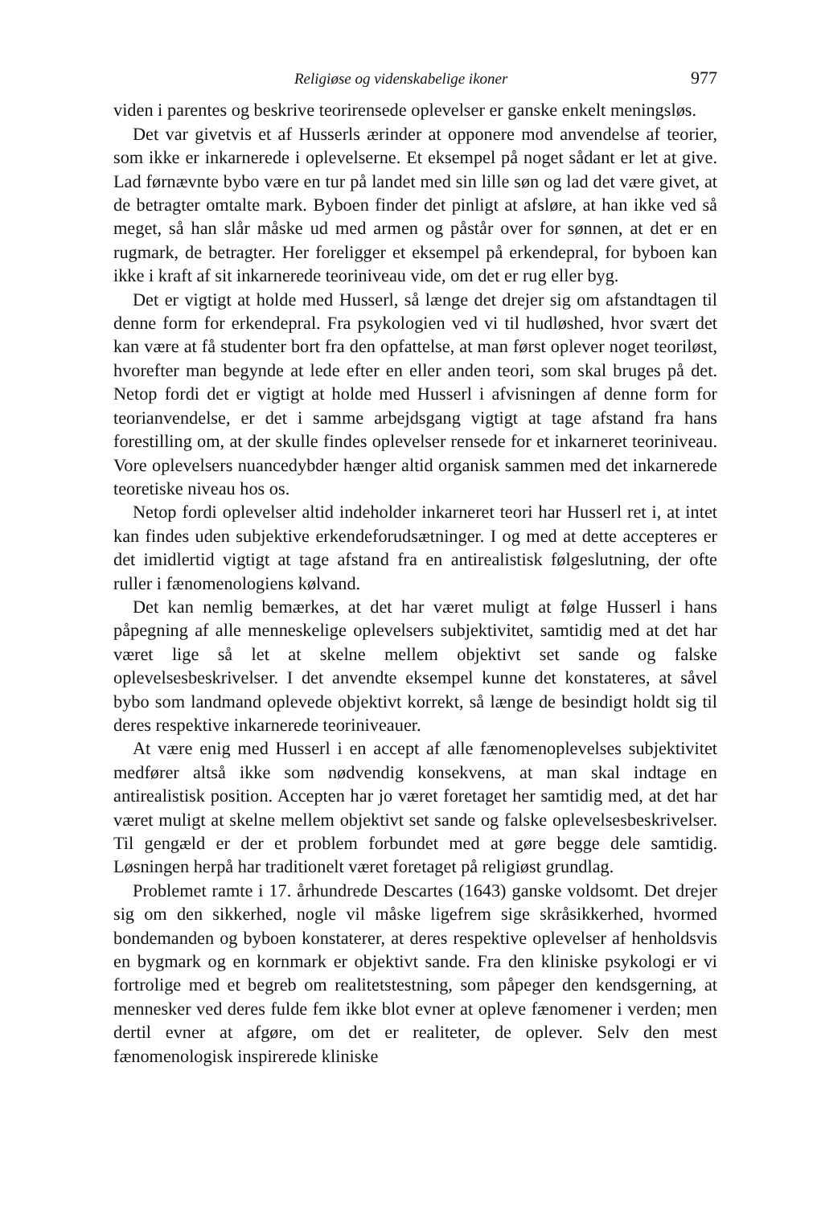Religiøse og videnskabelige ikoner 977
viden i parentes og beskrive teorirensede oplevelser er ganske enkelt meningsløs.
Det var givetvis et af Husserls ærinder at opponere mod anvendelse af teorier, som ikke er inkarnerede i oplevelserne. Et eksempel på noget sådant er let at give. Lad førnævnte bybo være en tur på landet med sin lille søn og lad det være givet, at de betragter omtalte mark. Byboen finder det pinligt at afsløre, at han ikke ved så meget, så han slår måske ud med armen og påstår over for sønnen, at det er en rugmark, de betragter. Her foreligger et eksempel på erkendepral, for byboen kan ikke i kraft af sit inkarnerede teoriniveau vide, om det er rug eller byg.
Det er vigtigt at holde med Husserl, så længe det drejer sig om afstandtagen til denne form for erkendepral. Fra psykologien ved vi til hudløshed, hvor svært det kan være at få studenter bort fra den opfattelse, at man først oplever noget teoriløst, hvorefter man begynde at lede efter en eller anden teori, som skal bruges på det. Netop fordi det er vigtigt at holde med Husserl i afvisningen af denne form for teorianvendelse, er det i samme arbejdsgang vigtigt at tage afstand fra hans forestilling om, at der skulle findes oplevelser rensede for et inkarneret teoriniveau. Vore oplevelsers nuancedybder hænger altid organisk sammen med det inkarnerede teoretiske niveau hos os.
Netop fordi oplevelser altid indeholder inkarneret teori har Husserl ret i, at intet kan findes uden subjektive erkendeforudsætninger. I og med at dette accepteres er det imidlertid vigtigt at tage afstand fra en antirealistisk følgeslutning, der ofte ruller i fænomenologiens kølvand.
Det kan nemlig bemærkes, at det har været muligt at følge Husserl i hans påpegning af alle menneskelige oplevelsers subjektivitet, samtidig med at det har været lige så let at skelne mellem objektivt set sande og falske oplevelsesbeskrivelser. I det anvendte eksempel kunne det konstateres, at såvel bybo som landmand oplevede objektivt korrekt, så længe de besindigt holdt sig til deres respektive inkarnerede teoriniveauer.
At være enig med Husserl i en accept af alle fænomenoplevelses subjektivitet medfører altså ikke som nødvendig konsekvens, at man skal indtage en antirealistisk position. Accepten har jo været foretaget her samtidig med, at det har været muligt at skelne mellem objektivt set sande og falske oplevelsesbeskrivelser. Til gengæld er der et problem forbundet med at gøre begge dele samtidig. Løsningen herpå har traditionelt været foretaget på religiøst grundlag.
Problemet ramte i 17. århundrede Descartes (1643) ganske voldsomt. Det drejer sig om den sikkerhed, nogle vil måske ligefrem sige skråsikkerhed, hvormed bondemanden og byboen konstaterer, at deres respektive oplevelser af henholdsvis en bygmark og en kornmark er objektivt sande. Fra den kliniske psykologi er vi fortrolige med et begreb om realitetstestning, som påpeger den kendsgerning, at mennesker ved deres fulde fem ikke blot evner at opleve fænomener i verden; men dertil evner at afgøre, om det er realiteter, de oplever. Selv den mest fænomenologisk inspirerede kliniske